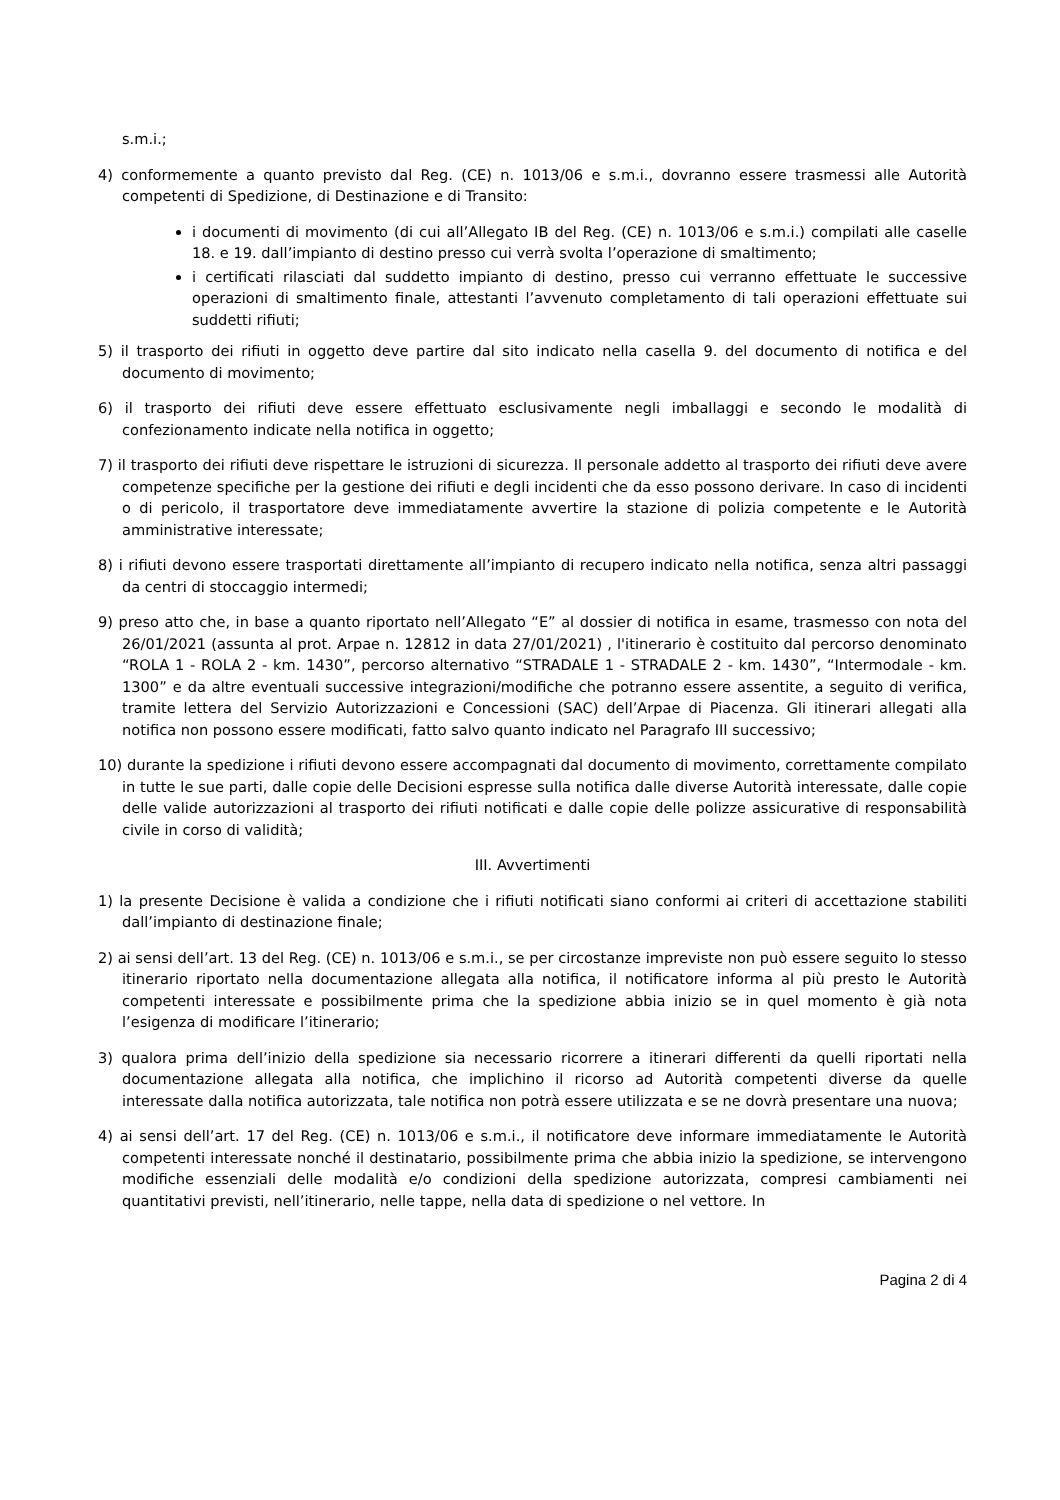s.m.i.;
4) conformemente a quanto previsto dal Reg. (CE) n. 1013/06 e s.m.i., dovranno essere trasmessi alle Autorità competenti di Spedizione, di Destinazione e di Transito:
i documenti di movimento (di cui all’Allegato IB del Reg. (CE) n. 1013/06 e s.m.i.) compilati alle caselle 18. e 19. dall’impianto di destino presso cui verrà svolta l’operazione di smaltimento;
i certificati rilasciati dal suddetto impianto di destino, presso cui verranno effettuate le successive operazioni di smaltimento finale, attestanti l’avvenuto completamento di tali operazioni effettuate sui suddetti rifiuti;
5) il trasporto dei rifiuti in oggetto deve partire dal sito indicato nella casella 9. del documento di notifica e del documento di movimento;
6) il trasporto dei rifiuti deve essere effettuato esclusivamente negli imballaggi e secondo le modalità di confezionamento indicate nella notifica in oggetto;
7) il trasporto dei rifiuti deve rispettare le istruzioni di sicurezza. Il personale addetto al trasporto dei rifiuti deve avere competenze specifiche per la gestione dei rifiuti e degli incidenti che da esso possono derivare. In caso di incidenti o di pericolo, il trasportatore deve immediatamente avvertire la stazione di polizia competente e le Autorità amministrative interessate;
8) i rifiuti devono essere trasportati direttamente all’impianto di recupero indicato nella notifica, senza altri passaggi da centri di stoccaggio intermedi;
9) preso atto che, in base a quanto riportato nell’Allegato “E” al dossier di notifica in esame, trasmesso con nota del 26/01/2021 (assunta al prot. Arpae n. 12812 in data 27/01/2021) , l'itinerario è costituito dal percorso denominato “ROLA 1 - ROLA 2 - km. 1430”, percorso alternativo “STRADALE 1 - STRADALE 2 - km. 1430”, “Intermodale - km. 1300” e da altre eventuali successive integrazioni/modifiche che potranno essere assentite, a seguito di verifica, tramite lettera del Servizio Autorizzazioni e Concessioni (SAC) dell’Arpae di Piacenza. Gli itinerari allegati alla notifica non possono essere modificati, fatto salvo quanto indicato nel Paragrafo III successivo;
10) durante la spedizione i rifiuti devono essere accompagnati dal documento di movimento, correttamente compilato in tutte le sue parti, dalle copie delle Decisioni espresse sulla notifica dalle diverse Autorità interessate, dalle copie delle valide autorizzazioni al trasporto dei rifiuti notificati e dalle copie delle polizze assicurative di responsabilità civile in corso di validità;
III. Avvertimenti
1) la presente Decisione è valida a condizione che i rifiuti notificati siano conformi ai criteri di accettazione stabiliti dall’impianto di destinazione finale;
2) ai sensi dell’art. 13 del Reg. (CE) n. 1013/06 e s.m.i., se per circostanze impreviste non può essere seguito lo stesso itinerario riportato nella documentazione allegata alla notifica, il notificatore informa al più presto le Autorità competenti interessate e possibilmente prima che la spedizione abbia inizio se in quel momento è già nota l’esigenza di modificare l’itinerario;
3) qualora prima dell’inizio della spedizione sia necessario ricorrere a itinerari differenti da quelli riportati nella documentazione allegata alla notifica, che implichino il ricorso ad Autorità competenti diverse da quelle interessate dalla notifica autorizzata, tale notifica non potrà essere utilizzata e se ne dovrà presentare una nuova;
4) ai sensi dell’art. 17 del Reg. (CE) n. 1013/06 e s.m.i., il notificatore deve informare immediatamente le Autorità competenti interessate nonché il destinatario, possibilmente prima che abbia inizio la spedizione, se intervengono modifiche essenziali delle modalità e/o condizioni della spedizione autorizzata, compresi cambiamenti nei quantitativi previsti, nell’itinerario, nelle tappe, nella data di spedizione o nel vettore. In
Pagina 2 di 4